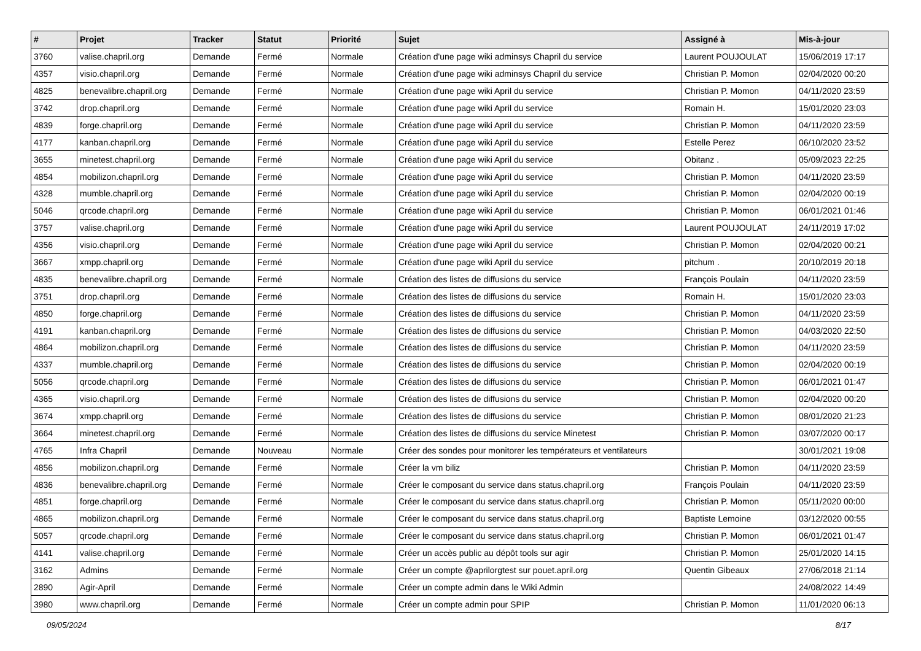| # | Projet | Tracker | Statut | Priorité | Sujet | Assigné à | Mis-à-jour |
| --- | --- | --- | --- | --- | --- | --- | --- |
| 3760 | valise.chapril.org | Demande | Fermé | Normale | Création d'une page wiki adminsys Chapril du service | Laurent POUJOULAT | 15/06/2019 17:17 |
| 4357 | visio.chapril.org | Demande | Fermé | Normale | Création d'une page wiki adminsys Chapril du service | Christian P. Momon | 02/04/2020 00:20 |
| 4825 | benevalibre.chapril.org | Demande | Fermé | Normale | Création d'une page wiki April du service | Christian P. Momon | 04/11/2020 23:59 |
| 3742 | drop.chapril.org | Demande | Fermé | Normale | Création d'une page wiki April du service | Romain H. | 15/01/2020 23:03 |
| 4839 | forge.chapril.org | Demande | Fermé | Normale | Création d'une page wiki April du service | Christian P. Momon | 04/11/2020 23:59 |
| 4177 | kanban.chapril.org | Demande | Fermé | Normale | Création d'une page wiki April du service | Estelle Perez | 06/10/2020 23:52 |
| 3655 | minetest.chapril.org | Demande | Fermé | Normale | Création d'une page wiki April du service | Obitanz . | 05/09/2023 22:25 |
| 4854 | mobilizon.chapril.org | Demande | Fermé | Normale | Création d'une page wiki April du service | Christian P. Momon | 04/11/2020 23:59 |
| 4328 | mumble.chapril.org | Demande | Fermé | Normale | Création d'une page wiki April du service | Christian P. Momon | 02/04/2020 00:19 |
| 5046 | qrcode.chapril.org | Demande | Fermé | Normale | Création d'une page wiki April du service | Christian P. Momon | 06/01/2021 01:46 |
| 3757 | valise.chapril.org | Demande | Fermé | Normale | Création d'une page wiki April du service | Laurent POUJOULAT | 24/11/2019 17:02 |
| 4356 | visio.chapril.org | Demande | Fermé | Normale | Création d'une page wiki April du service | Christian P. Momon | 02/04/2020 00:21 |
| 3667 | xmpp.chapril.org | Demande | Fermé | Normale | Création d'une page wiki April du service | pitchum . | 20/10/2019 20:18 |
| 4835 | benevalibre.chapril.org | Demande | Fermé | Normale | Création des listes de diffusions du service | François Poulain | 04/11/2020 23:59 |
| 3751 | drop.chapril.org | Demande | Fermé | Normale | Création des listes de diffusions du service | Romain H. | 15/01/2020 23:03 |
| 4850 | forge.chapril.org | Demande | Fermé | Normale | Création des listes de diffusions du service | Christian P. Momon | 04/11/2020 23:59 |
| 4191 | kanban.chapril.org | Demande | Fermé | Normale | Création des listes de diffusions du service | Christian P. Momon | 04/03/2020 22:50 |
| 4864 | mobilizon.chapril.org | Demande | Fermé | Normale | Création des listes de diffusions du service | Christian P. Momon | 04/11/2020 23:59 |
| 4337 | mumble.chapril.org | Demande | Fermé | Normale | Création des listes de diffusions du service | Christian P. Momon | 02/04/2020 00:19 |
| 5056 | qrcode.chapril.org | Demande | Fermé | Normale | Création des listes de diffusions du service | Christian P. Momon | 06/01/2021 01:47 |
| 4365 | visio.chapril.org | Demande | Fermé | Normale | Création des listes de diffusions du service | Christian P. Momon | 02/04/2020 00:20 |
| 3674 | xmpp.chapril.org | Demande | Fermé | Normale | Création des listes de diffusions du service | Christian P. Momon | 08/01/2020 21:23 |
| 3664 | minetest.chapril.org | Demande | Fermé | Normale | Création des listes de diffusions du service Minetest | Christian P. Momon | 03/07/2020 00:17 |
| 4765 | Infra Chapril | Demande | Nouveau | Normale | Créer des sondes pour monitorer les températeurs et ventilateurs | | 30/01/2021 19:08 |
| 4856 | mobilizon.chapril.org | Demande | Fermé | Normale | Créer la vm biliz | Christian P. Momon | 04/11/2020 23:59 |
| 4836 | benevalibre.chapril.org | Demande | Fermé | Normale | Créer le composant du service dans status.chapril.org | François Poulain | 04/11/2020 23:59 |
| 4851 | forge.chapril.org | Demande | Fermé | Normale | Créer le composant du service dans status.chapril.org | Christian P. Momon | 05/11/2020 00:00 |
| 4865 | mobilizon.chapril.org | Demande | Fermé | Normale | Créer le composant du service dans status.chapril.org | Baptiste Lemoine | 03/12/2020 00:55 |
| 5057 | qrcode.chapril.org | Demande | Fermé | Normale | Créer le composant du service dans status.chapril.org | Christian P. Momon | 06/01/2021 01:47 |
| 4141 | valise.chapril.org | Demande | Fermé | Normale | Créer un accès public au dépôt tools sur agir | Christian P. Momon | 25/01/2020 14:15 |
| 3162 | Admins | Demande | Fermé | Normale | Créer un compte @aprilorgtest sur pouet.april.org | Quentin Gibeaux | 27/06/2018 21:14 |
| 2890 | Agir-April | Demande | Fermé | Normale | Créer un compte admin dans le Wiki Admin | | 24/08/2022 14:49 |
| 3980 | www.chapril.org | Demande | Fermé | Normale | Créer un compte admin pour SPIP | Christian P. Momon | 11/01/2020 06:13 |
09/05/2024 8/17